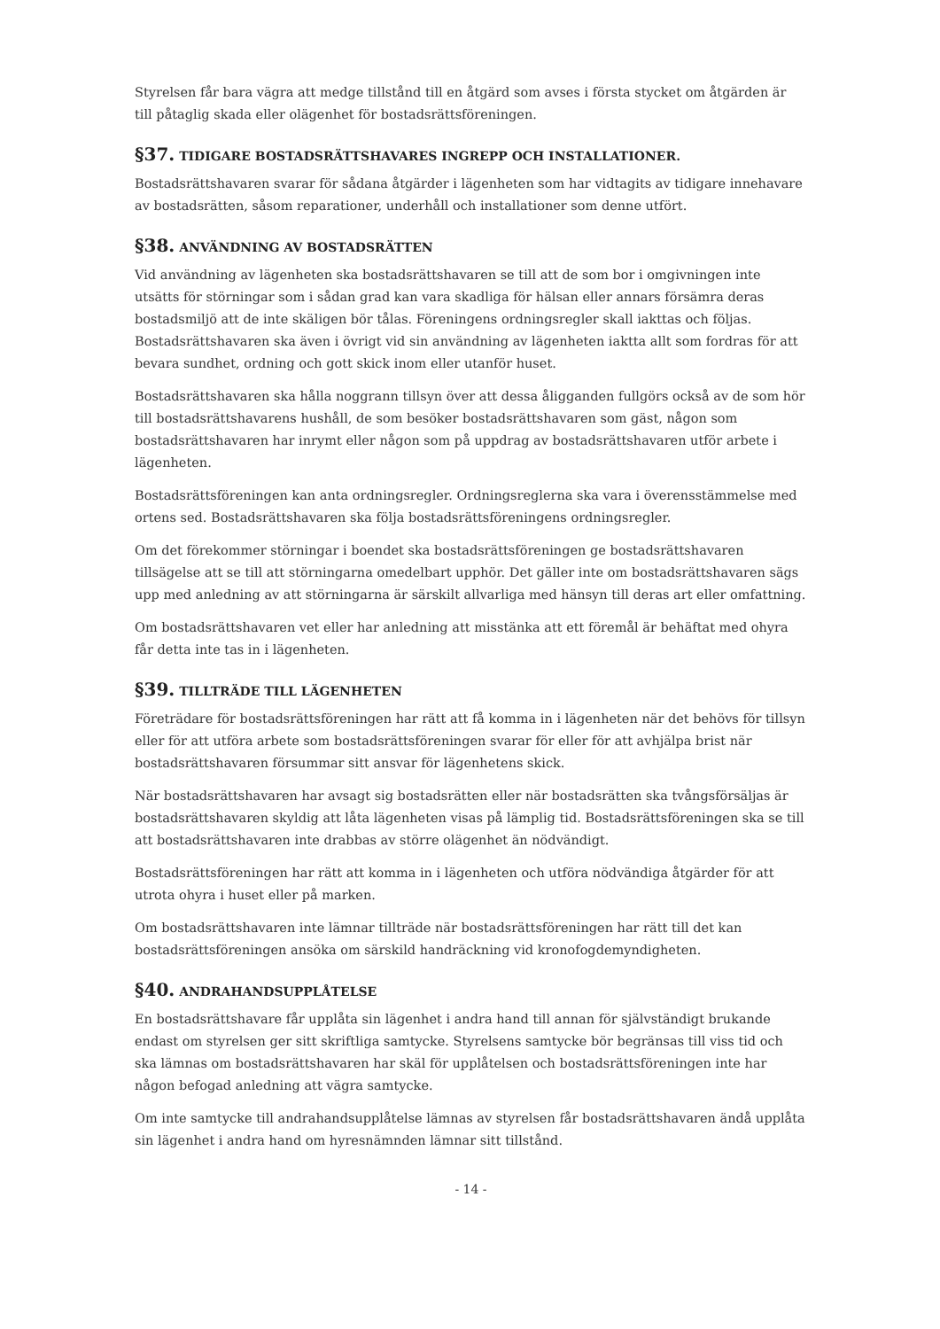Styrelsen får bara vägra att medge tillstånd till en åtgärd som avses i första stycket om åtgärden är till påtaglig skada eller olägenhet för bostadsrättsföreningen.
§37. TIDIGARE BOSTADSRÄTTSHAVARES INGREPP OCH INSTALLATIONER.
Bostadsrättshavaren svarar för sådana åtgärder i lägenheten som har vidtagits av tidigare innehavare av bostadsrätten, såsom reparationer, underhåll och installationer som denne utfört.
§38. ANVÄNDNING AV BOSTADSRÄTTEN
Vid användning av lägenheten ska bostadsrättshavaren se till att de som bor i omgivningen inte utsätts för störningar som i sådan grad kan vara skadliga för hälsan eller annars försämra deras bostadsmiljö att de inte skäligen bör tålas. Föreningens ordningsregler skall iakttas och följas. Bostadsrättshavaren ska även i övrigt vid sin användning av lägenheten iaktta allt som fordras för att bevara sundhet, ordning och gott skick inom eller utanför huset.
Bostadsrättshavaren ska hålla noggrann tillsyn över att dessa åligganden fullgörs också av de som hör till bostadsrättshavarens hushåll, de som besöker bostadsrättshavaren som gäst, någon som bostadsrättshavaren har inrymt eller någon som på uppdrag av bostadsrättshavaren utför arbete i lägenheten.
Bostadsrättsföreningen kan anta ordningsregler. Ordningsreglerna ska vara i överensstämmelse med ortens sed. Bostadsrättshavaren ska följa bostadsrättsföreningens ordningsregler.
Om det förekommer störningar i boendet ska bostadsrättsföreningen ge bostadsrättshavaren tillsägelse att se till att störningarna omedelbart upphör. Det gäller inte om bostadsrättshavaren sägs upp med anledning av att störningarna är särskilt allvarliga med hänsyn till deras art eller omfattning.
Om bostadsrättshavaren vet eller har anledning att misstänka att ett föremål är behäftat med ohyra får detta inte tas in i lägenheten.
§39. TILLTRÄDE TILL LÄGENHETEN
Företrädare för bostadsrättsföreningen har rätt att få komma in i lägenheten när det behövs för tillsyn eller för att utföra arbete som bostadsrättsföreningen svarar för eller för att avhjälpa brist när bostadsrättshavaren försummar sitt ansvar för lägenhetens skick.
När bostadsrättshavaren har avsagt sig bostadsrätten eller när bostadsrätten ska tvångsförsäljas är bostadsrättshavaren skyldig att låta lägenheten visas på lämplig tid. Bostadsrättsföreningen ska se till att bostadsrättshavaren inte drabbas av större olägenhet än nödvändigt.
Bostadsrättsföreningen har rätt att komma in i lägenheten och utföra nödvändiga åtgärder för att utrota ohyra i huset eller på marken.
Om bostadsrättshavaren inte lämnar tillträde när bostadsrättsföreningen har rätt till det kan bostadsrättsföreningen ansöka om särskild handräckning vid kronofogdemyndigheten.
§40. ANDRAHANDSUPPLÅTELSE
En bostadsrättshavare får upplåta sin lägenhet i andra hand till annan för självständigt brukande endast om styrelsen ger sitt skriftliga samtycke. Styrelsens samtycke bör begränsas till viss tid och ska lämnas om bostadsrättshavaren har skäl för upplåtelsen och bostadsrättsföreningen inte har någon befogad anledning att vägra samtycke.
Om inte samtycke till andrahandsupplåtelse lämnas av styrelsen får bostadsrättshavaren ändå upplåta sin lägenhet i andra hand om hyresnämnden lämnar sitt tillstånd.
- 14 -